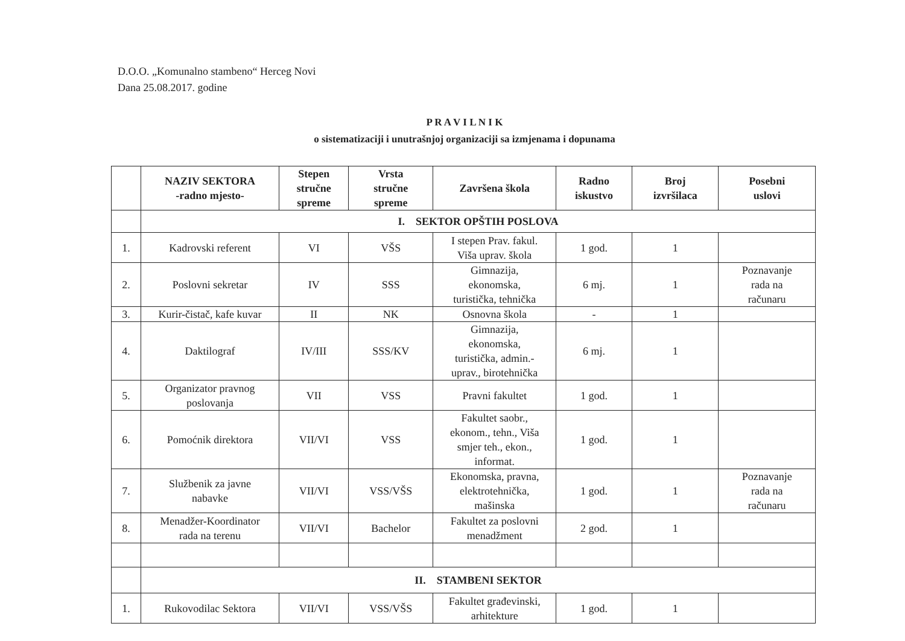D.O.O. „Komunalno stambeno“ Herceg Novi
Dana 25.08.2017. godine
P R A V I L N I K
o sistematizaciji i unutrašnjoj organizaciji sa izmjenama i dopunama
| | NAZIV SEKTORA -radno mjesto- | Stepen stručne spreme | Vrsta stručne spreme | Završena škola | Radno iskustvo | Broj izvršilaca | Posebni uslovi |
| --- | --- | --- | --- | --- | --- | --- | --- |
| | I. SEKTOR OPŠTIH POSLOVA | | | | | | |
| 1. | Kadrovski referent | VI | VŠS | I stepen Prav. fakul. Viša uprav. škola | 1 god. | 1 | |
| 2. | Poslovni sekretar | IV | SSS | Gimnazija, ekonomska, turistička, tehnička | 6 mj. | 1 | Poznavanje rada na računaru |
| 3. | Kurir-čistač, kafe kuvar | II | NK | Osnovna škola | - | 1 | |
| 4. | Daktilograf | IV/III | SSS/KV | Gimnazija, ekonomska, turistička, admin.- uprav., birotehnička | 6 mj. | 1 | |
| 5. | Organizator pravnog poslovanja | VII | VSS | Pravni fakultet | 1 god. | 1 | |
| 6. | Pomoćnik direktora | VII/VI | VSS | Fakultet saobr., ekonom., tehn., Viša smjer teh., ekon., informat. | 1 god. | 1 | |
| 7. | Službenik za javne nabavke | VII/VI | VSS/VŠS | Ekonomska, pravna, elektrotehnička, mašinska | 1 god. | 1 | Poznavanje rada na računaru |
| 8. | Menadžer-Koordinator rada na terenu | VII/VI | Bachelor | Fakultet za poslovni menadžment | 2 god. | 1 | |
| | II. STAMBENI SEKTOR | | | | | | |
| 1. | Rukovodilac Sektora | VII/VI | VSS/VŠS | Fakultet građevinski, arhitekture | 1 god. | 1 | |